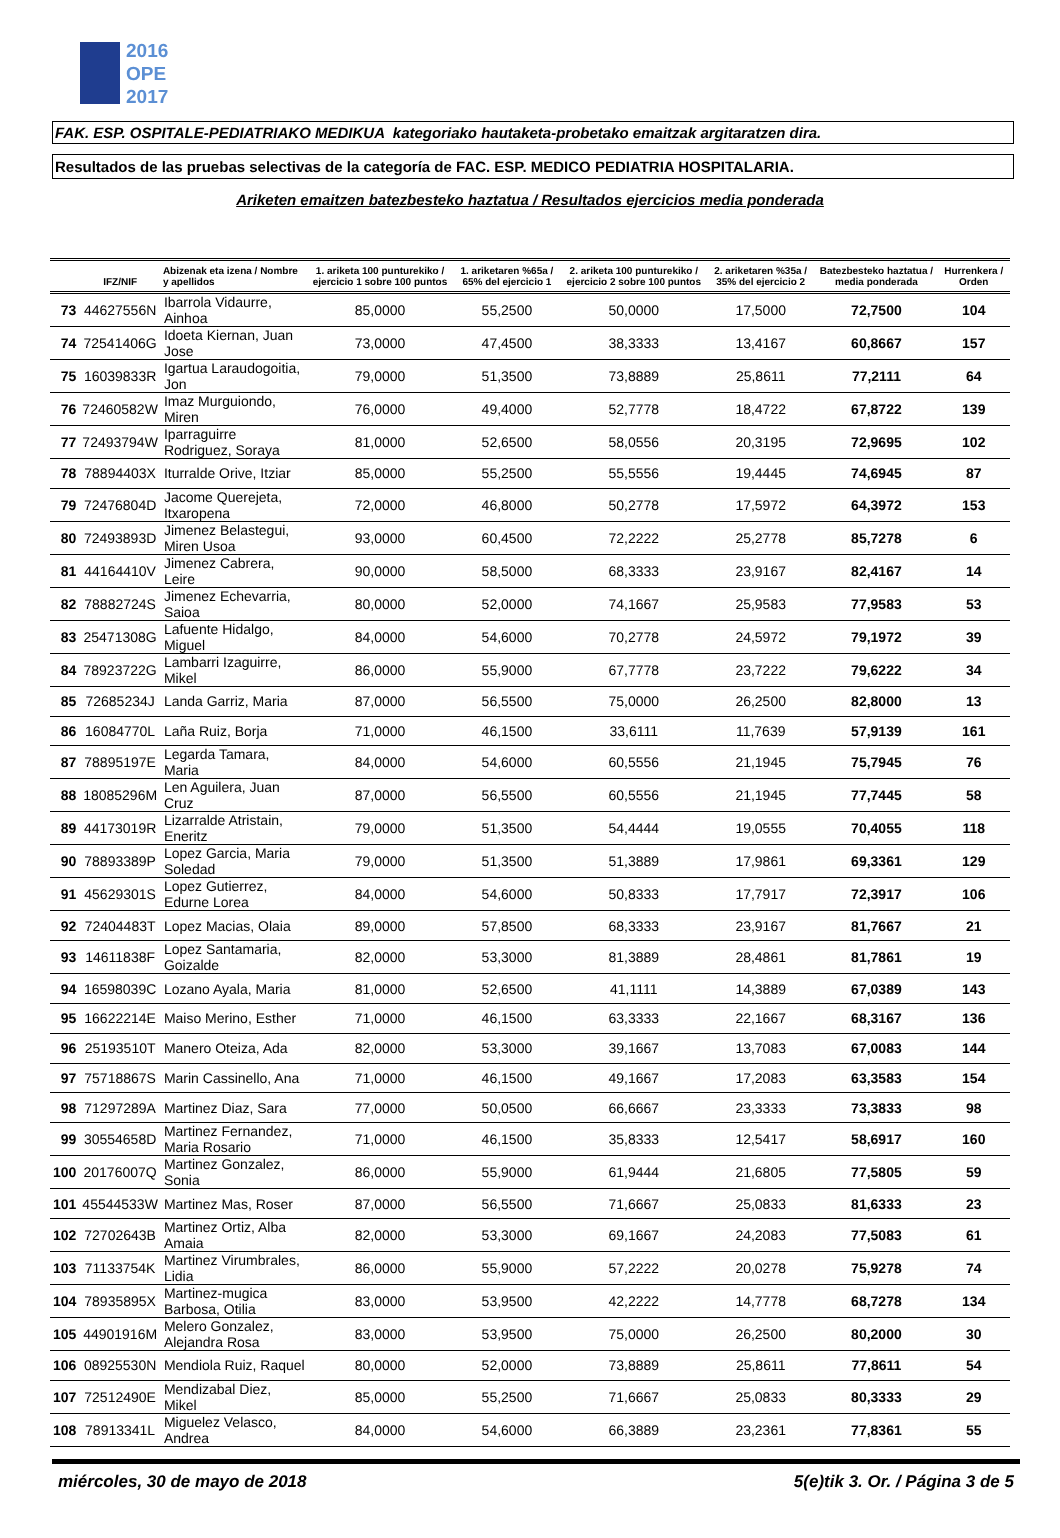2016
OPE
2017
FAK. ESP. OSPITALE-PEDIATRIAKO MEDIKUA kategoriako hautaketa-probetako emaitzak argitaratzen dira.
Resultados de las pruebas selectivas de la categoría de FAC. ESP. MEDICO PEDIATRIA HOSPITALARIA.
Ariketen emaitzen batezbesteko haztatua / Resultados ejercicios media ponderada
| | IFZ/NIF | Abizenak eta izena / Nombre y apellidos | 1. ariketa 100 punturekiko / ejercicio 1 sobre 100 puntos | 1. ariketaren %65a / 65% del ejercicio 1 | 2. ariketa 100 punturekiko / ejercicio 2 sobre 100 puntos | 2. ariketaren %35a / 35% del ejercicio 2 | Batezbesteko haztatua / media ponderada | Hurrenkera / Orden |
| --- | --- | --- | --- | --- | --- | --- | --- | --- |
| 73 | 44627556N | Ibarrola Vidaurre, Ainhoa | 85,0000 | 55,2500 | 50,0000 | 17,5000 | 72,7500 | 104 |
| 74 | 72541406G | Idoeta Kiernan, Juan Jose | 73,0000 | 47,4500 | 38,3333 | 13,4167 | 60,8667 | 157 |
| 75 | 16039833R | Igartua Laraudogoitia, Jon | 79,0000 | 51,3500 | 73,8889 | 25,8611 | 77,2111 | 64 |
| 76 | 72460582W | Imaz Murguiondo, Miren | 76,0000 | 49,4000 | 52,7778 | 18,4722 | 67,8722 | 139 |
| 77 | 72493794W | Iparraguirre Rodriguez, Soraya | 81,0000 | 52,6500 | 58,0556 | 20,3195 | 72,9695 | 102 |
| 78 | 78894403X | Iturralde Orive, Itziar | 85,0000 | 55,2500 | 55,5556 | 19,4445 | 74,6945 | 87 |
| 79 | 72476804D | Jacome Querejeta, Itxaropena | 72,0000 | 46,8000 | 50,2778 | 17,5972 | 64,3972 | 153 |
| 80 | 72493893D | Jimenez Belastegui, Miren Usoa | 93,0000 | 60,4500 | 72,2222 | 25,2778 | 85,7278 | 6 |
| 81 | 44164410V | Jimenez Cabrera, Leire | 90,0000 | 58,5000 | 68,3333 | 23,9167 | 82,4167 | 14 |
| 82 | 78882724S | Jimenez Echevarria, Saioa | 80,0000 | 52,0000 | 74,1667 | 25,9583 | 77,9583 | 53 |
| 83 | 25471308G | Lafuente Hidalgo, Miguel | 84,0000 | 54,6000 | 70,2778 | 24,5972 | 79,1972 | 39 |
| 84 | 78923722G | Lambarri Izaguirre, Mikel | 86,0000 | 55,9000 | 67,7778 | 23,7222 | 79,6222 | 34 |
| 85 | 72685234J | Landa Garriz, Maria | 87,0000 | 56,5500 | 75,0000 | 26,2500 | 82,8000 | 13 |
| 86 | 16084770L | Laña Ruiz, Borja | 71,0000 | 46,1500 | 33,6111 | 11,7639 | 57,9139 | 161 |
| 87 | 78895197E | Legarda Tamara, Maria | 84,0000 | 54,6000 | 60,5556 | 21,1945 | 75,7945 | 76 |
| 88 | 18085296M | Len Aguilera, Juan Cruz | 87,0000 | 56,5500 | 60,5556 | 21,1945 | 77,7445 | 58 |
| 89 | 44173019R | Lizarralde Atristain, Eneritz | 79,0000 | 51,3500 | 54,4444 | 19,0555 | 70,4055 | 118 |
| 90 | 78893389P | Lopez Garcia, Maria Soledad | 79,0000 | 51,3500 | 51,3889 | 17,9861 | 69,3361 | 129 |
| 91 | 45629301S | Lopez Gutierrez, Edurne Lorea | 84,0000 | 54,6000 | 50,8333 | 17,7917 | 72,3917 | 106 |
| 92 | 72404483T | Lopez Macias, Olaia | 89,0000 | 57,8500 | 68,3333 | 23,9167 | 81,7667 | 21 |
| 93 | 14611838F | Lopez Santamaria, Goizalde | 82,0000 | 53,3000 | 81,3889 | 28,4861 | 81,7861 | 19 |
| 94 | 16598039C | Lozano Ayala, Maria | 81,0000 | 52,6500 | 41,1111 | 14,3889 | 67,0389 | 143 |
| 95 | 16622214E | Maiso Merino, Esther | 71,0000 | 46,1500 | 63,3333 | 22,1667 | 68,3167 | 136 |
| 96 | 25193510T | Manero Oteiza, Ada | 82,0000 | 53,3000 | 39,1667 | 13,7083 | 67,0083 | 144 |
| 97 | 75718867S | Marin Cassinello, Ana | 71,0000 | 46,1500 | 49,1667 | 17,2083 | 63,3583 | 154 |
| 98 | 71297289A | Martinez Diaz, Sara | 77,0000 | 50,0500 | 66,6667 | 23,3333 | 73,3833 | 98 |
| 99 | 30554658D | Martinez Fernandez, Maria Rosario | 71,0000 | 46,1500 | 35,8333 | 12,5417 | 58,6917 | 160 |
| 100 | 20176007Q | Martinez Gonzalez, Sonia | 86,0000 | 55,9000 | 61,9444 | 21,6805 | 77,5805 | 59 |
| 101 | 45544533W | Martinez Mas, Roser | 87,0000 | 56,5500 | 71,6667 | 25,0833 | 81,6333 | 23 |
| 102 | 72702643B | Martinez Ortiz, Alba Amaia | 82,0000 | 53,3000 | 69,1667 | 24,2083 | 77,5083 | 61 |
| 103 | 71133754K | Martinez Virumbrales, Lidia | 86,0000 | 55,9000 | 57,2222 | 20,0278 | 75,9278 | 74 |
| 104 | 78935895X | Martinez-mugica Barbosa, Otilia | 83,0000 | 53,9500 | 42,2222 | 14,7778 | 68,7278 | 134 |
| 105 | 44901916M | Melero Gonzalez, Alejandra Rosa | 83,0000 | 53,9500 | 75,0000 | 26,2500 | 80,2000 | 30 |
| 106 | 08925530N | Mendiola Ruiz, Raquel | 80,0000 | 52,0000 | 73,8889 | 25,8611 | 77,8611 | 54 |
| 107 | 72512490E | Mendizabal Diez, Mikel | 85,0000 | 55,2500 | 71,6667 | 25,0833 | 80,3333 | 29 |
| 108 | 78913341L | Miguelez Velasco, Andrea | 84,0000 | 54,6000 | 66,3889 | 23,2361 | 77,8361 | 55 |
miércoles, 30 de mayo de 2018 5(e)tik 3. Or. / Página 3 de 5